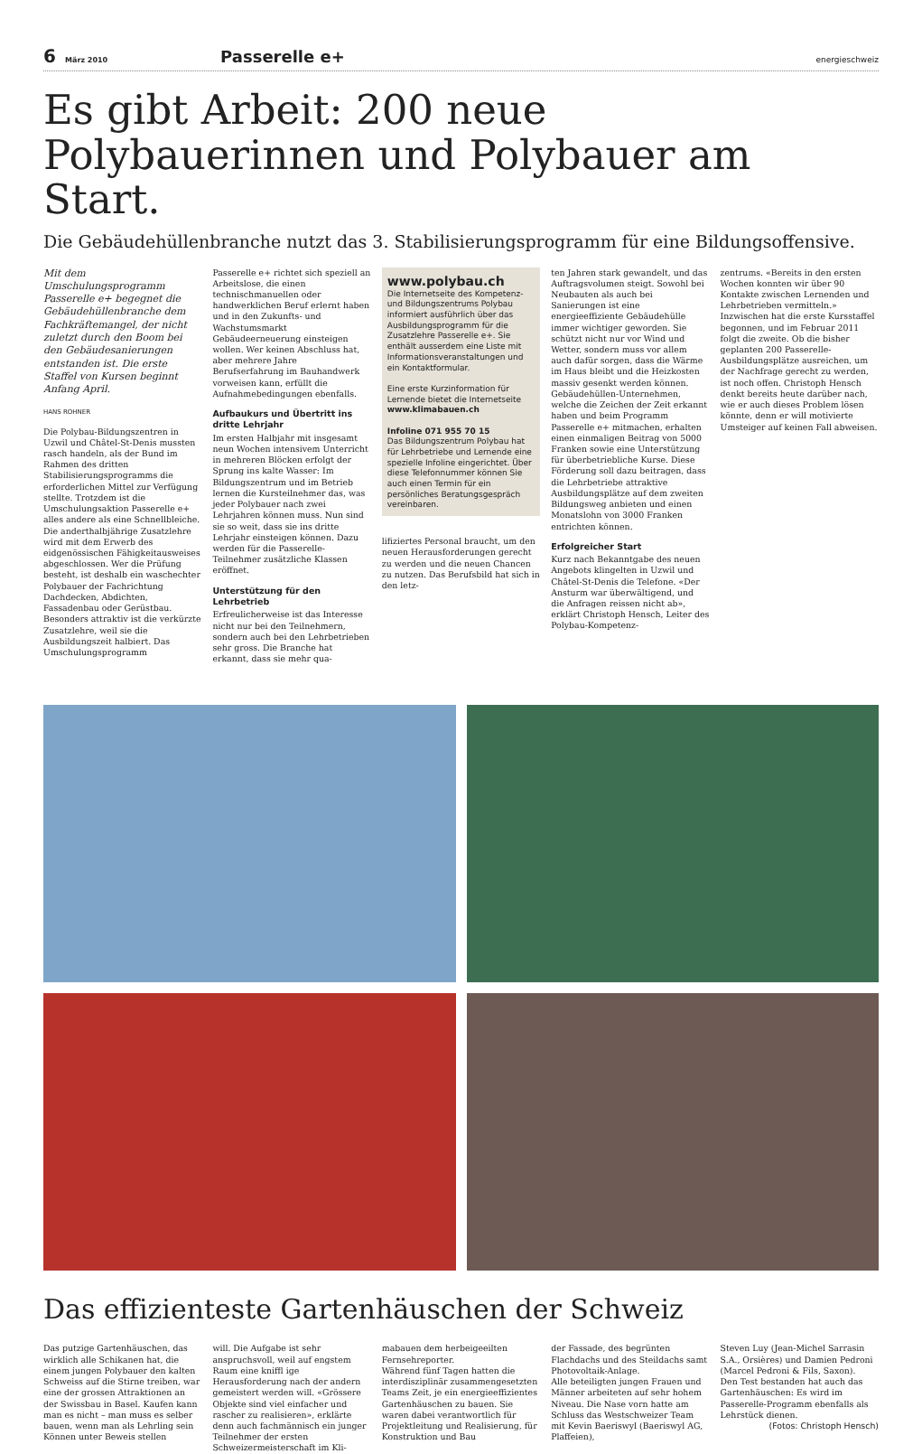6 März 2010 Passerelle e+ energieschweiz
Es gibt Arbeit: 200 neue Polybauerinnen und Polybauer am Start.
Die Gebäudehüllenbranche nutzt das 3. Stabilisierungsprogramm für eine Bildungsoffensive.
Mit dem Umschulungsprogramm Passerelle e+ begegnet die Gebäudehüllenbranche dem Fachkräftemangel, der nicht zuletzt durch den Boom bei den Gebäudesanierungen entstanden ist. Die erste Staffel von Kursen beginnt Anfang April.
HANS ROHNER
Die Polybau-Bildungszentren in Uzwil und Châtel-St-Denis mussten rasch handeln, als der Bund im Rahmen des dritten Stabilisierungsprogramms die erforderlichen Mittel zur Verfügung stellte. Trotzdem ist die Umschulungsaktion Passerelle e+ alles andere als eine Schnellbleiche.
Die anderthalbjährige Zusatzlehre wird mit dem Erwerb des eidgenössischen Fähigkeitausweises abgeschlossen. Wer die Prüfung besteht, ist deshalb ein waschechter Polybauer der Fachrichtung Dachdecken, Abdichten, Fassadenbau oder Gerüstbau.
Besonders attraktiv ist die verkürzte Zusatzlehre, weil sie die Ausbildungszeit halbiert. Das Umschulungsprogramm
Passerelle e+ richtet sich speziell an Arbeitslose, die einen technischmanuellen oder handwerklichen Beruf erlernt haben und in den Zukunfts- und Wachstumsmarkt Gebäudeerneuerung einsteigen wollen. Wer keinen Abschluss hat, aber mehrere Jahre Berufserfahrung im Bauhandwerk vorweisen kann, erfüllt die Aufnahmebedingungen ebenfalls.
Aufbaukurs und Übertritt ins dritte Lehrjahr
Im ersten Halbjahr mit insgesamt neun Wochen intensivem Unterricht in mehreren Blöcken erfolgt der Sprung ins kalte Wasser: Im Bildungszentrum und im Betrieb lernen die Kursteilnehmer das, was jeder Polybauer nach zwei Lehrjahren können muss. Nun sind sie so weit, dass sie ins dritte Lehrjahr einsteigen können. Dazu werden für die Passerelle-Teilnehmer zusätzliche Klassen eröffnet.
Unterstützung für den Lehrbetrieb
Erfreulicherweise ist das Interesse nicht nur bei den Teilnehmern, sondern auch bei den Lehrbetrieben sehr gross. Die Branche hat erkannt, dass sie mehr qua-
www.polybau.ch
Die Internetseite des Kompetenz- und Bildungszentrums Polybau informiert ausführlich über das Ausbildungsprogramm für die Zusatzlehre Passerelle e+. Sie enthält ausserdem eine Liste mit Informationsveranstaltungen und ein Kontaktformular.
Eine erste Kurzinformation für Lernende bietet die Internetseite www.klimabauen.ch
Infoline 071 955 70 15
Das Bildungszentrum Polybau hat für Lehrbetriebe und Lernende eine spezielle Infoline eingerichtet. Über diese Telefonnummer können Sie auch einen Termin für ein persönliches Beratungsgespräch vereinbaren.
lifiziertes Personal braucht, um den neuen Herausforderungen gerecht zu werden und die neuen Chancen zu nutzen. Das Berufsbild hat sich in den letz-
ten Jahren stark gewandelt, und das Auftragsvolumen steigt. Sowohl bei Neubauten als auch bei Sanierungen ist eine energieeffiziente Gebäudehülle immer wichtiger geworden. Sie schützt nicht nur vor Wind und Wetter, sondern muss vor allem auch dafür sorgen, dass die Wärme im Haus bleibt und die Heizkosten massiv gesenkt werden können.
Gebäudehüllen-Unternehmen, welche die Zeichen der Zeit erkannt haben und beim Programm Passerelle e+ mitmachen, erhalten einen einmaligen Beitrag von 5000 Franken sowie eine Unterstützung für überbetriebliche Kurse. Diese Förderung soll dazu beitragen, dass die Lehrbetriebe attraktive Ausbildungsplätze auf dem zweiten Bildungsweg anbieten und einen Monatslohn von 3000 Franken entrichten können.
Erfolgreicher Start
Kurz nach Bekanntgabe des neuen Angebots klingelten in Uzwil und Châtel-St-Denis die Telefone. «Der Ansturm war überwältigend, und die Anfragen reissen nicht ab», erklärt Christoph Hensch, Leiter des Polybau-Kompetenz-
zentrums. «Bereits in den ersten Wochen konnten wir über 90 Kontakte zwischen Lernenden und Lehrbetrieben vermitteln.» Inzwischen hat die erste Kursstaffel begonnen, und im Februar 2011 folgt die zweite. Ob die bisher geplanten 200 Passerelle-Ausbildungsplätze ausreichen, um der Nachfrage gerecht zu werden, ist noch offen. Christoph Hensch denkt bereits heute darüber nach, wie er auch dieses Problem lösen könnte, denn er will motivierte Umsteiger auf keinen Fall abweisen.
Das effizienteste Gartenhäuschen der Schweiz
Das putzige Gartenhäuschen, das wirklich alle Schikanen hat, die einem jungen Polybauer den kalten Schweiss auf die Stirne treiben, war eine der grossen Attraktionen an der Swissbau in Basel. Kaufen kann man es nicht – man muss es selber bauen, wenn man als Lehrling sein Können unter Beweis stellen
will. Die Aufgabe ist sehr anspruchsvoll, weil auf engstem Raum eine kniffl ige Herausforderung nach der andern gemeistert werden will. «Grössere Objekte sind viel einfacher und rascher zu realisieren», erklärte denn auch fachmännisch ein junger Teilnehmer der ersten Schweizermeisterschaft im Kli-
mabauen dem herbeigeeilten Fernsehreporter.
Während fünf Tagen hatten die interdisziplinär zusammengesetzten Teams Zeit, je ein energieeffizientes Gartenhäuschen zu bauen. Sie waren dabei verantwortlich für Projektleitung und Realisierung, für Konstruktion und Bau
der Fassade, des begrünten Flachdachs und des Steildachs samt Photovoltaik-Anlage.
Alle beteiligten jungen Frauen und Männer arbeiteten auf sehr hohem Niveau. Die Nase vorn hatte am Schluss das Westschweizer Team mit Kevin Baeriswyl (Baeriswyl AG, Plaffeien),
Steven Luy (Jean-Michel Sarrasin S.A., Orsières) und Damien Pedroni (Marcel Pedroni & Fils, Saxon).
Den Test bestanden hat auch das Gartenhäuschen: Es wird im Passerelle-Programm ebenfalls als Lehrstück dienen.
(Fotos: Christoph Hensch)